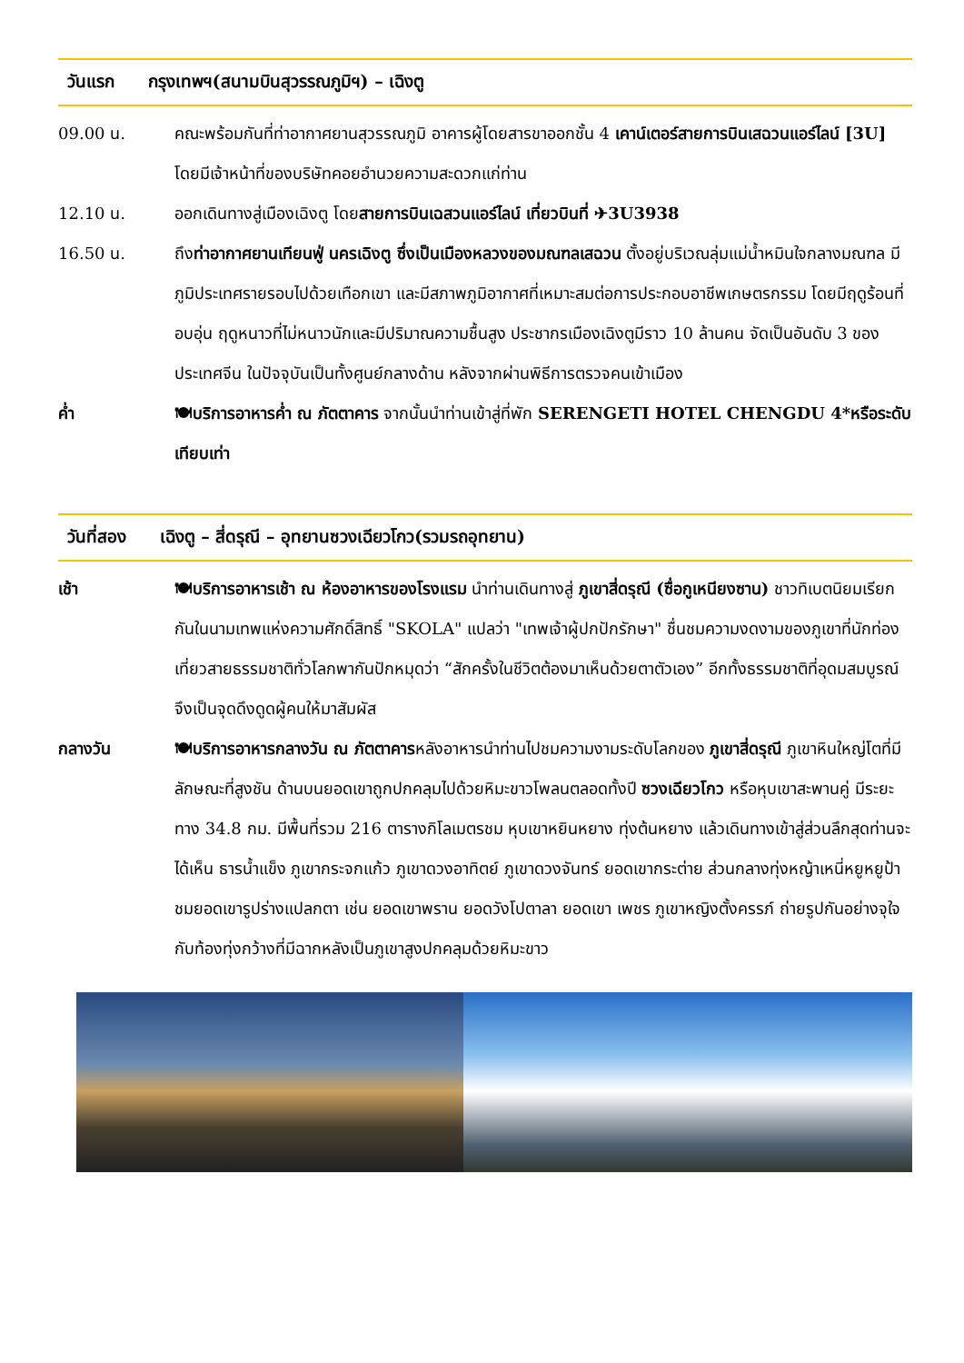วันแรก กรุงเทพฯ(สนามบินสุวรรณภูมิฯ) – เฉิงตู
09.00 น. คณะพร้อมกันที่ท่าอากาศยานสุวรรณภูมิ อาคารผู้โดยสารขาออกชั้น 4 เคาน์เตอร์สายการบินเสฉวนแอร์ไลน์ [3U] โดยมีเจ้าหน้าที่ของบริษัทคอยอำนวยความสะดวกแก่ท่าน
12.10 น. ออกเดินทางสู่เมืองเฉิงตู โดยสายการบินเฉสวนแอร์ไลน์ เที่ยวบินที่ ✈3U3938
16.50 น. ถึงท่าอากาศยานเทียนฟู่ นครเฉิงตู ซึ่งเป็นเมืองหลวงของมณฑลเสฉวน ตั้งอยู่บริเวณลุ่มแม่น้ำหมินใจกลางมณฑล มีภูมิประเทศรายรอบไปด้วยเทือกเขา และมีสภาพภูมิอากาศที่เหมาะสมต่อการประกอบอาชีพเกษตรกรรม โดยมีฤดูร้อนที่อบอุ่น ฤดูหนาวที่ไม่หนาวนักและมีปริมาณความชื้นสูง ประชากรเมืองเฉิงตูมีราว 10 ล้านคน จัดเป็นอันดับ 3 ของประเทศจีน ในปัจจุบันเป็นทั้งศูนย์กลางด้าน หลังจากผ่านพิธีการตรวจคนเข้าเมือง
ค่ำ 🍽บริการอาหารค่ำ ณ ภัตตาคาร จากนั้นนำท่านเข้าสู่ที่พัก SERENGETI HOTEL CHENGDU 4*หรือระดับเทียบเท่า
วันที่สอง เฉิงตู – สี่ดรุณี – อุทยานซวงเฉียวโกว(รวมรถอุทยาน)
เช้า 🍽บริการอาหารเช้า ณ ห้องอาหารของโรงแรม นำท่านเดินทางสู่ ภูเขาสี่ดรุณี (ซื่อกูเหนียงซาน) ชาวทิเบตนิยมเรียกกันในนามเทพแห่งความศักดิ์สิทธิ์ "SKOLA" แปลว่า "เทพเจ้าผู้ปกปักรักษา" ชื่นชมความงดงามของภูเขาที่นักท่องเที่ยวสายธรรมชาติทั่วโลกพากันปักหมุดว่า “สักครั้งในชีวิตต้องมาเห็นด้วยตาตัวเอง” อีกทั้งธรรมชาติที่อุดมสมบูรณ์จึงเป็นจุดดึงดูดผู้คนให้มาสัมผัส
กลางวัน 🍽บริการอาหารกลางวัน ณ ภัตตาคารหลังอาหารนำท่านไปชมความงามระดับโลกของ ภูเขาสี่ดรุณี ภูเขาหินใหญ่โตที่มีลักษณะที่สูงชัน ด้านบนยอดเขาถูกปกคลุมไปด้วยหิมะขาวโพลนตลอดทั้งปี ซวงเฉียวโกว หรือหุบเขาสะพานคู่ มีระยะทาง 34.8 กม. มีพื้นที่รวม 216 ตารางกิโลเมตรชม หุบเขาหยินหยาง ทุ่งต้นหยาง แล้วเดินทางเข้าสู่ส่วนลึกสุดท่านจะได้เห็น ธารน้ำแข็ง ภูเขากระจกแก้ว ภูเขาดวงอาทิตย์ ภูเขาดวงจันทร์ ยอดเขากระต่าย ส่วนกลางทุ่งหญ้าเหนี่หยูหยูป้า ชมยอดเขารูปร่างแปลกตา เช่น ยอดเขาพราน ยอดวังโปตาลา ยอดเขา เพชร ภูเขาหญิงตั้งครรภ์ ถ่ายรูปกันอย่างจุใจกับท้องทุ่งกว้างที่มีฉากหลังเป็นภูเขาสูงปกคลุมด้วยหิมะขาว